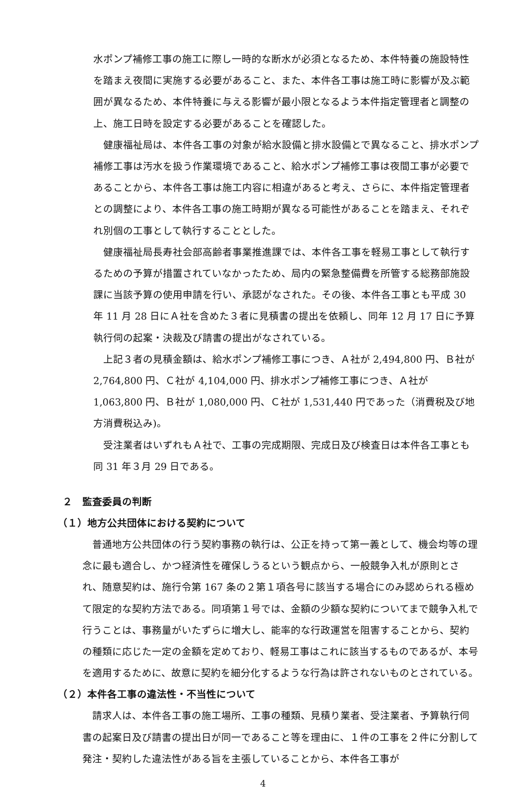水ポンプ補修工事の施工に際し一時的な断水が必須となるため、本件特養の施設特性を踏まえ夜間に実施する必要があること、また、本件各工事は施工時に影響が及ぶ範囲が異なるため、本件特養に与える影響が最小限となるよう本件指定管理者と調整の上、施工日時を設定する必要があることを確認した。
健康福祉局は、本件各工事の対象が給水設備と排水設備とで異なること、排水ポンプ補修工事は汚水を扱う作業環境であること、給水ポンプ補修工事は夜間工事が必要であることから、本件各工事は施工内容に相違があると考え、さらに、本件指定管理者との調整により、本件各工事の施工時期が異なる可能性があることを踏まえ、それぞれ別個の工事として執行することとした。
健康福祉局長寿社会部高齢者事業推進課では、本件各工事を軽易工事として執行するための予算が措置されていなかったため、局内の緊急整備費を所管する総務部施設課に当該予算の使用申請を行い、承認がなされた。その後、本件各工事とも平成 30 年 11 月 28 日にＡ社を含めた３者に見積書の提出を依頼し、同年 12 月 17 日に予算執行伺の起案・決裁及び請書の提出がなされている。
上記３者の見積金額は、給水ポンプ補修工事につき、Ａ社が 2,494,800 円、Ｂ社が 2,764,800 円、Ｃ社が 4,104,000 円、排水ポンプ補修工事につき、Ａ社が 1,063,800 円、Ｂ社が 1,080,000 円、Ｃ社が 1,531,440 円であった（消費税及び地方消費税込み)。
受注業者はいずれもＡ社で、工事の完成期限、完成日及び検査日は本件各工事とも同 31 年３月 29 日である。
２　監査委員の判断
（１）地方公共団体における契約について
普通地方公共団体の行う契約事務の執行は、公正を持って第一義として、機会均等の理念に最も適合し、かつ経済性を確保しうるという観点から、一般競争入札が原則とされ、随意契約は、施行令第 167 条の２第１項各号に該当する場合にのみ認められる極めて限定的な契約方法である。同項第１号では、金額の少額な契約についてまで競争入札で行うことは、事務量がいたずらに増大し、能率的な行政運営を阻害することから、契約の種類に応じた一定の金額を定めており、軽易工事はこれに該当するものであるが、本号を適用するために、故意に契約を細分化するような行為は許されないものとされている。
（２）本件各工事の違法性・不当性について
請求人は、本件各工事の施工場所、工事の種類、見積り業者、受注業者、予算執行伺書の起案日及び請書の提出日が同一であること等を理由に、１件の工事を２件に分割して発注・契約した違法性がある旨を主張していることから、本件各工事が
4